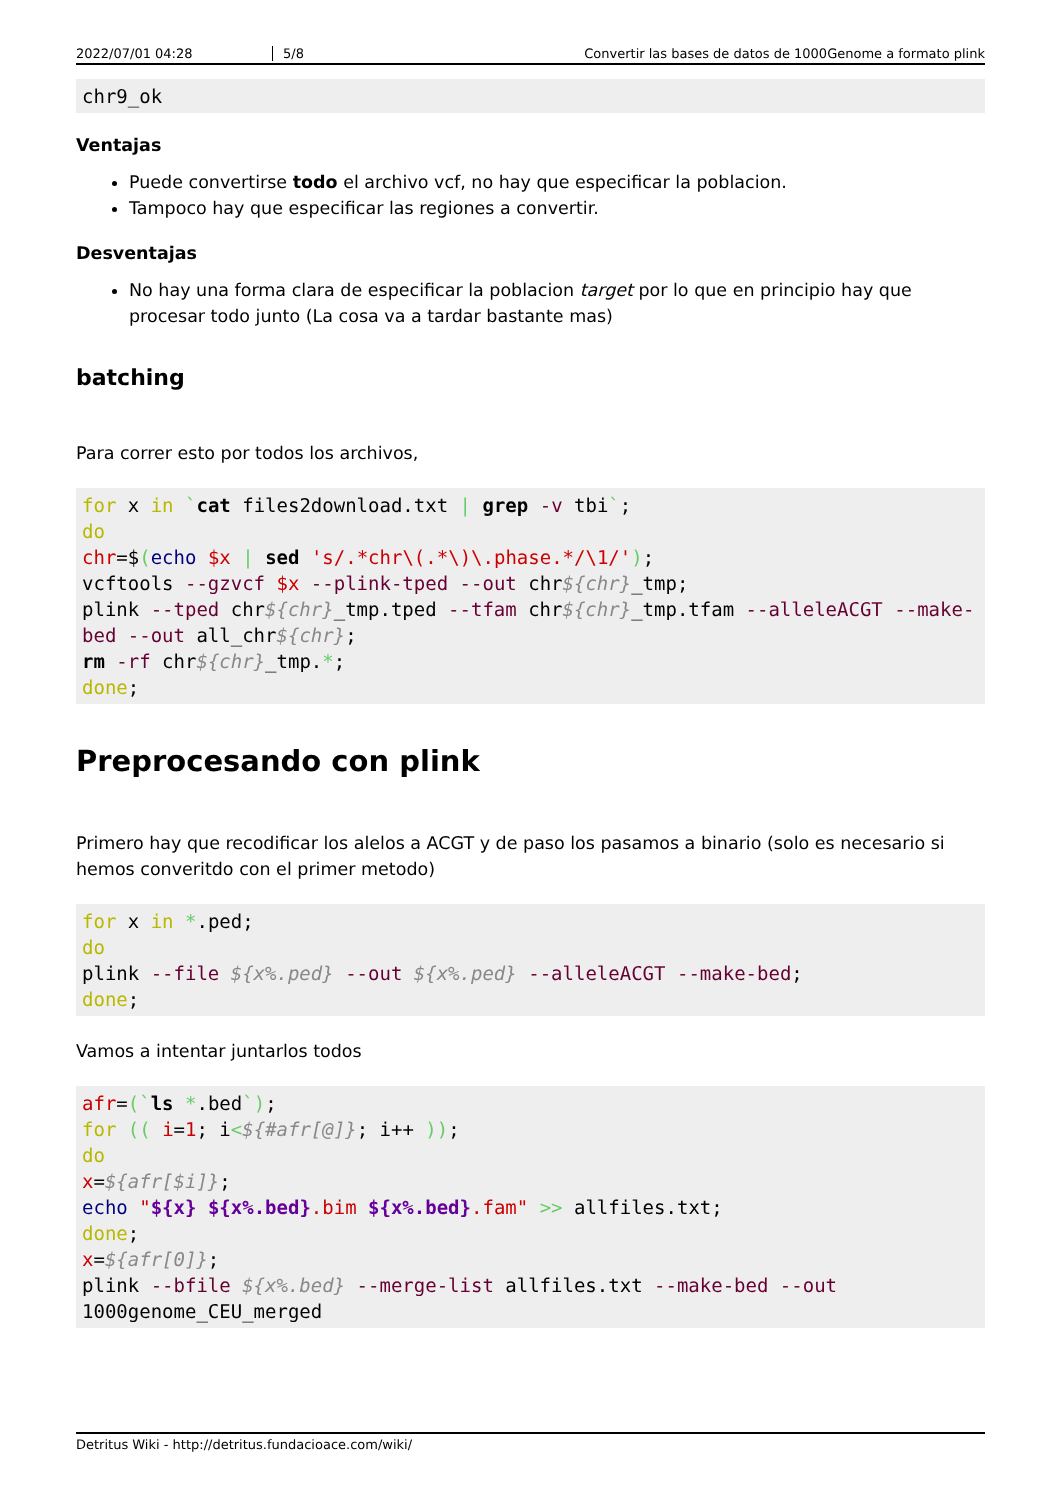2022/07/01 04:28 5/8 Convertir las bases de datos de 1000Genome a formato plink
chr9_ok
Ventajas
Puede convertirse todo el archivo vcf, no hay que especificar la poblacion.
Tampoco hay que especificar las regiones a convertir.
Desventajas
No hay una forma clara de especificar la poblacion target por lo que en principio hay que procesar todo junto (La cosa va a tardar bastante mas)
batching
Para correr esto por todos los archivos,
for x in `cat files2download.txt | grep -v tbi`;
do
chr=$(echo $x | sed 's/.*chr\(.*\)\.phase.*/\1/');
vcftools --gzvcf $x --plink-tped --out chr${chr}_tmp;
plink --tped chr${chr}_tmp.tped --tfam chr${chr}_tmp.tfam --alleleACGT --make-bed --out all_chr${chr};
rm -rf chr${chr}_tmp.*;
done;
Preprocesando con plink
Primero hay que recodificar los alelos a ACGT y de paso los pasamos a binario (solo es necesario si hemos converitdo con el primer metodo)
for x in *.ped;
do
plink --file ${x%.ped} --out ${x%.ped} --alleleACGT --make-bed;
done;
Vamos a intentar juntarlos todos
afr=(`ls *.bed`);
for (( i=1; i<${#afr[@]}; i++ ));
do
x=${afr[$i]};
echo "${x} ${x%.bed}.bim ${x%.bed}.fam" >> allfiles.txt;
done;
x=${afr[0]};
plink --bfile ${x%.bed} --merge-list allfiles.txt --make-bed --out 1000genome_CEU_merged
Detritus Wiki - http://detritus.fundacioace.com/wiki/